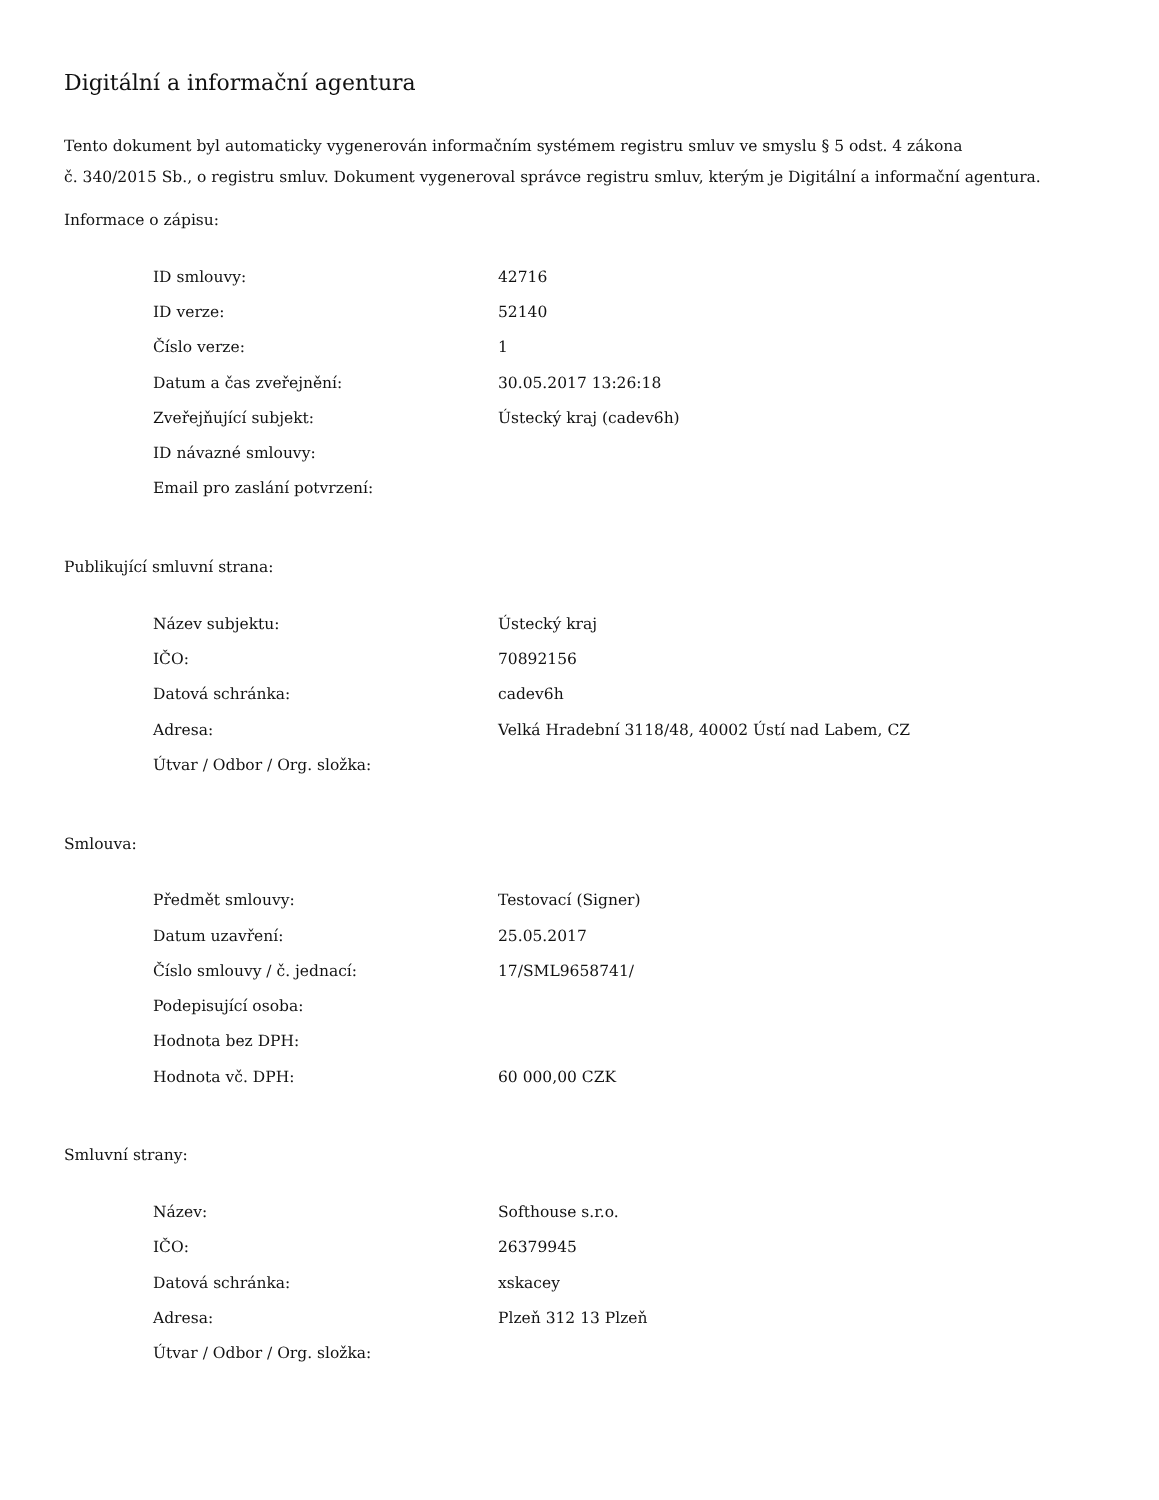Digitální a informační agentura
Tento dokument byl automaticky vygenerován informačním systémem registru smluv ve smyslu § 5 odst. 4 zákona
č. 340/2015 Sb., o registru smluv. Dokument vygeneroval správce registru smluv, kterým je Digitální a informační agentura.
Informace o zápisu:
| ID smlouvy: | 42716 |
| ID verze: | 52140 |
| Číslo verze: | 1 |
| Datum a čas zveřejnění: | 30.05.2017 13:26:18 |
| Zveřejňující subjekt: | Ústecký kraj (cadev6h) |
| ID návazné smlouvy: | |
| Email pro zaslání potvrzení: | |
Publikující smluvní strana:
| Název subjektu: | Ústecký kraj |
| IČO: | 70892156 |
| Datová schránka: | cadev6h |
| Adresa: | Velká Hradební 3118/48, 40002 Ústí nad Labem, CZ |
| Útvar / Odbor / Org. složka: | |
Smlouva:
| Předmět smlouvy: | Testovací (Signer) |
| Datum uzavření: | 25.05.2017 |
| Číslo smlouvy / č. jednací: | 17/SML9658741/ |
| Podepisující osoba: | |
| Hodnota bez DPH: | |
| Hodnota vč. DPH: | 60 000,00 CZK |
Smluvní strany:
| Název: | Softhouse s.r.o. |
| IČO: | 26379945 |
| Datová schránka: | xskacey |
| Adresa: | Plzeň 312 13 Plzeň |
| Útvar / Odbor / Org. složka: | |